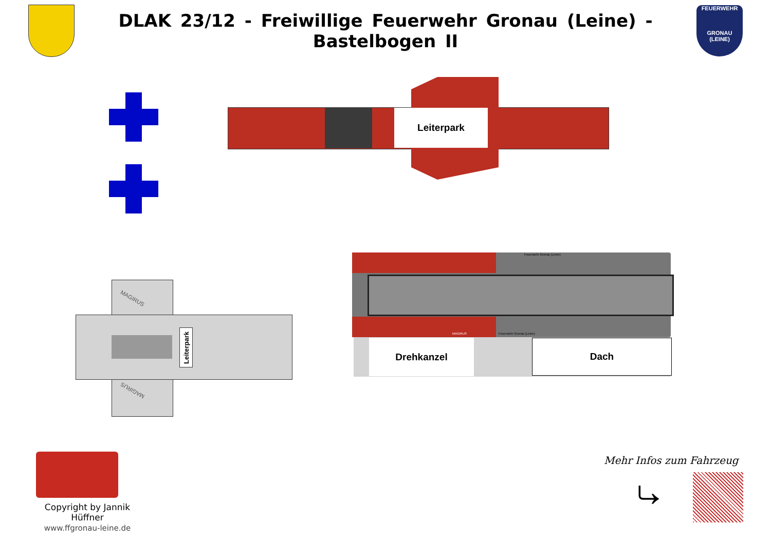DLAK 23/12 - Freiwillige Feuerwehr Gronau (Leine) - Bastelbogen II
FEUERWEHR
GRONAU (LEINE)
Leiterpark
MAGIRUS
MAGIRUS
Leiterpark
Feuerwehr Gronau (Leine)
MAGIRUS Feuerwehr Gronau (Leine)
Drehkanzel Dach
Copyright by Jannik Hüffner
www.ffgronau-leine.de
Mehr Infos zum Fahrzeug
⤷